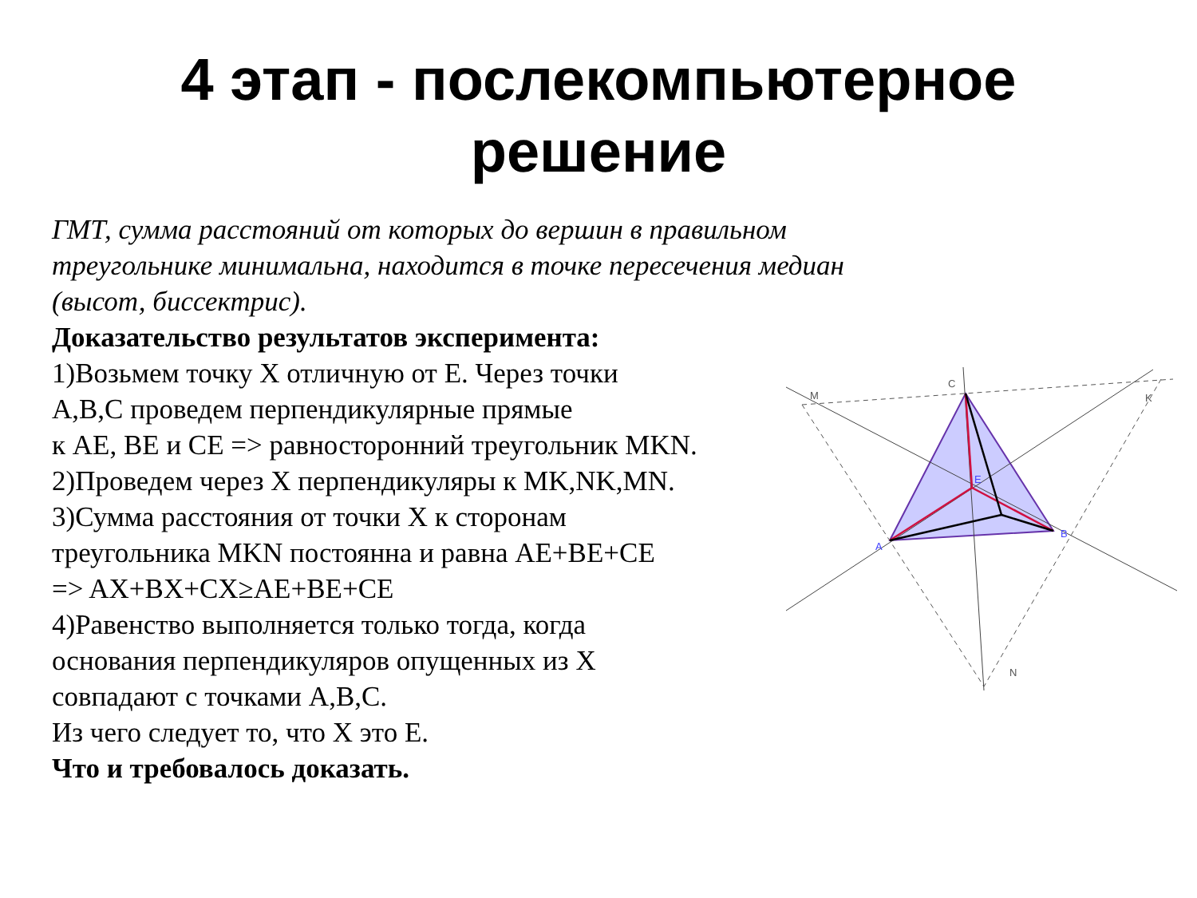4 этап - послекомпьютерное
решение
ГМТ, сумма расстояний от которых до вершин в правильном треугольнике минимальна, находится в точке пересечения медиан (высот, биссектрис).
Доказательство результатов эксперимента:
1)Возьмем точку X отличную от E. Через точки
A,B,C проведем перпендикулярные прямые
к AE, BE и CE => равносторонний треугольник MKN.
2)Проведем через X перпендикуляры к MK,NK,MN.
3)Сумма расстояния от точки X к сторонам
треугольника MKN постоянна и равна AE+BE+CE
=> AX+BX+CX≥AE+BE+CE
4)Равенство выполняется только тогда, когда
основания перпендикуляров опущенных из X
совпадают с точками A,B,C.
Из чего следует то, что X это E.
Что и требовалось доказать.
C
M
K
N
A
B
E